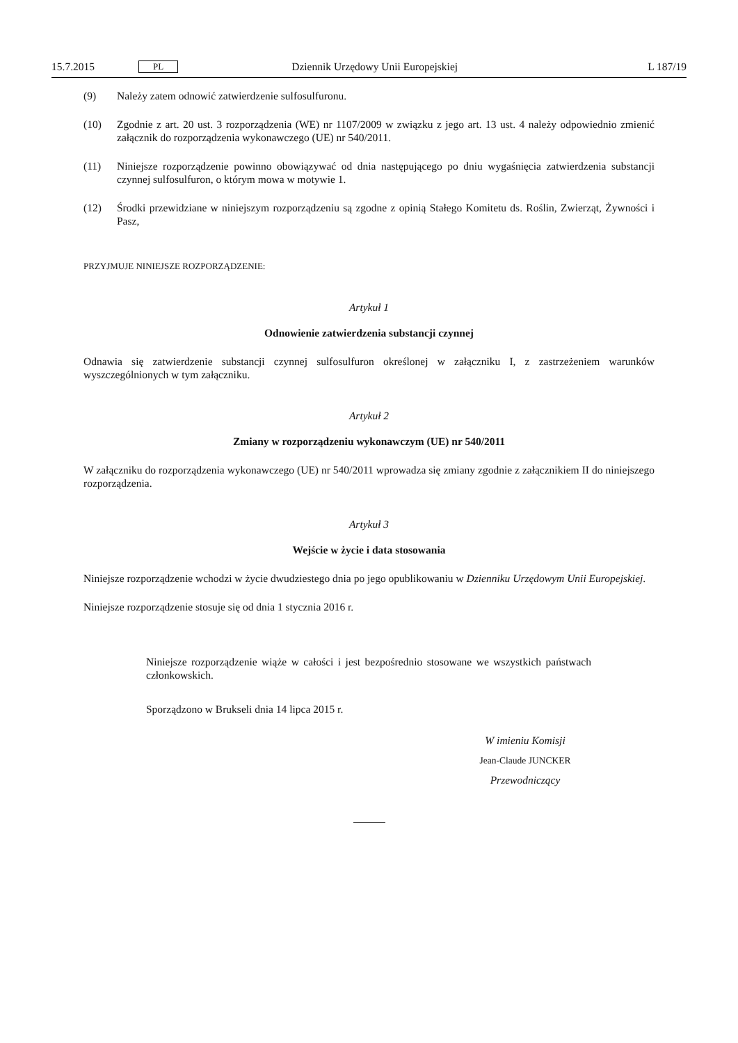15.7.2015 PL Dziennik Urzędowy Unii Europejskiej L 187/19
(9) Należy zatem odnowić zatwierdzenie sulfosulfuronu.
(10) Zgodnie z art. 20 ust. 3 rozporządzenia (WE) nr 1107/2009 w związku z jego art. 13 ust. 4 należy odpowiednio zmienić załącznik do rozporządzenia wykonawczego (UE) nr 540/2011.
(11) Niniejsze rozporządzenie powinno obowiązywać od dnia następującego po dniu wygaśnięcia zatwierdzenia substancji czynnej sulfosulfuron, o którym mowa w motywie 1.
(12) Środki przewidziane w niniejszym rozporządzeniu są zgodne z opinią Stałego Komitetu ds. Roślin, Zwierząt, Żywności i Pasz,
PRZYJMUJE NINIEJSZE ROZPORZĄDZENIE:
Artykuł 1
Odnowienie zatwierdzenia substancji czynnej
Odnawia się zatwierdzenie substancji czynnej sulfosulfuron określonej w załączniku I, z zastrzeżeniem warunków wyszczególnionych w tym załączniku.
Artykuł 2
Zmiany w rozporządzeniu wykonawczym (UE) nr 540/2011
W załączniku do rozporządzenia wykonawczego (UE) nr 540/2011 wprowadza się zmiany zgodnie z załącznikiem II do niniejszego rozporządzenia.
Artykuł 3
Wejście w życie i data stosowania
Niniejsze rozporządzenie wchodzi w życie dwudziestego dnia po jego opublikowaniu w Dzienniku Urzędowym Unii Europejskiej.
Niniejsze rozporządzenie stosuje się od dnia 1 stycznia 2016 r.
Niniejsze rozporządzenie wiąże w całości i jest bezpośrednio stosowane we wszystkich państwach członkowskich.
Sporządzono w Brukseli dnia 14 lipca 2015 r.
W imieniu Komisji
Jean-Claude JUNCKER
Przewodniczący